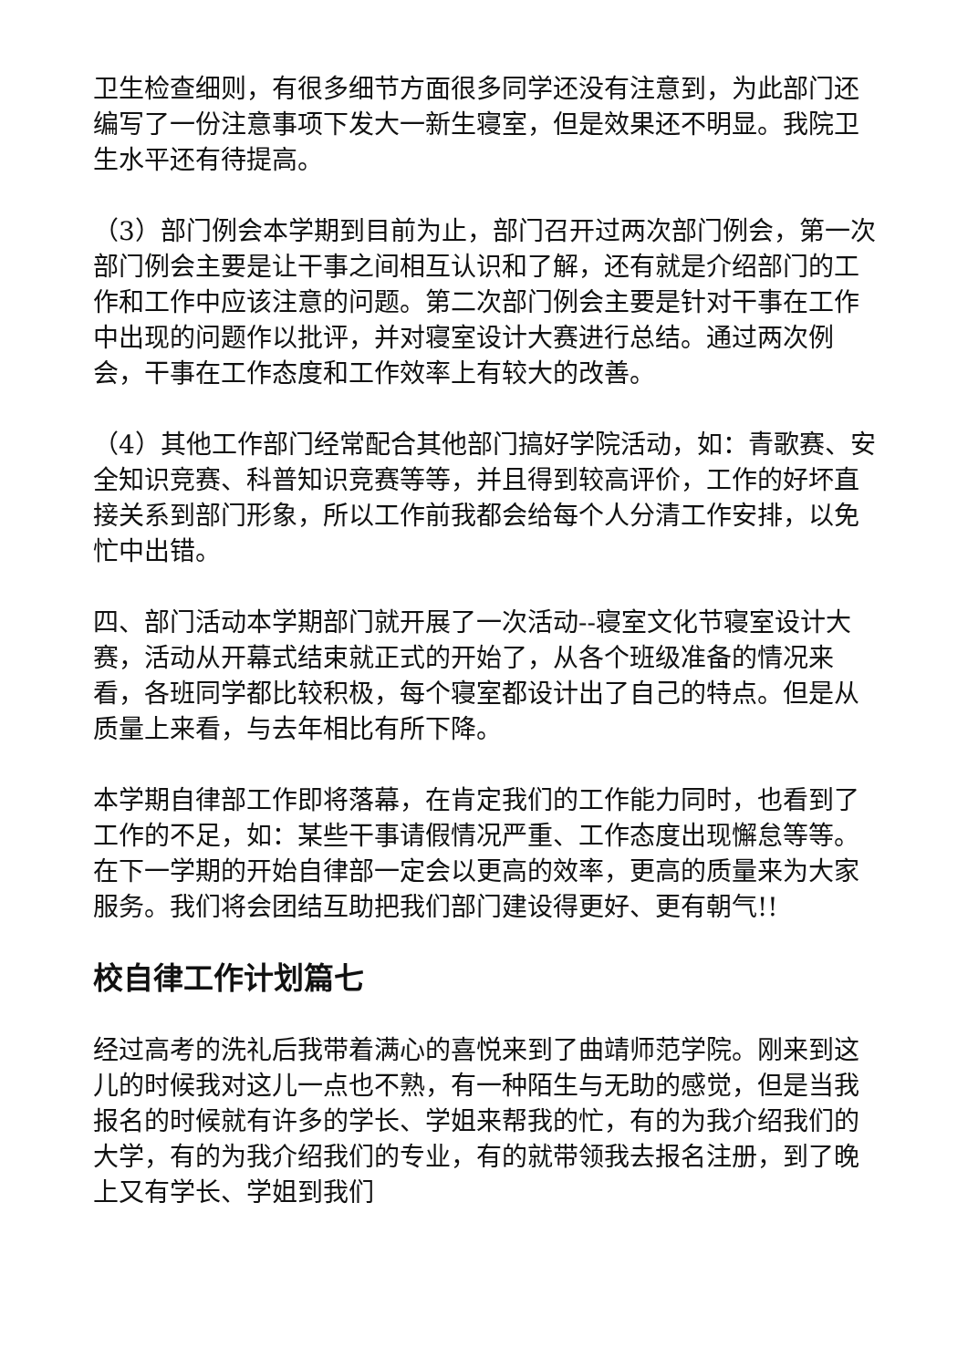卫生检查细则，有很多细节方面很多同学还没有注意到，为此部门还编写了一份注意事项下发大一新生寝室，但是效果还不明显。我院卫生水平还有待提高。
（3）部门例会本学期到目前为止，部门召开过两次部门例会，第一次部门例会主要是让干事之间相互认识和了解，还有就是介绍部门的工作和工作中应该注意的问题。第二次部门例会主要是针对干事在工作中出现的问题作以批评，并对寝室设计大赛进行总结。通过两次例会，干事在工作态度和工作效率上有较大的改善。
（4）其他工作部门经常配合其他部门搞好学院活动，如：青歌赛、安全知识竞赛、科普知识竞赛等等，并且得到较高评价，工作的好坏直接关系到部门形象，所以工作前我都会给每个人分清工作安排，以免忙中出错。
四、部门活动本学期部门就开展了一次活动--寝室文化节寝室设计大赛，活动从开幕式结束就正式的开始了，从各个班级准备的情况来看，各班同学都比较积极，每个寝室都设计出了自己的特点。但是从质量上来看，与去年相比有所下降。
本学期自律部工作即将落幕，在肯定我们的工作能力同时，也看到了工作的不足，如：某些干事请假情况严重、工作态度出现懈怠等等。在下一学期的开始自律部一定会以更高的效率，更高的质量来为大家服务。我们将会团结互助把我们部门建设得更好、更有朝气!!
校自律工作计划篇七
经过高考的洗礼后我带着满心的喜悦来到了曲靖师范学院。刚来到这儿的时候我对这儿一点也不熟，有一种陌生与无助的感觉，但是当我报名的时候就有许多的学长、学姐来帮我的忙，有的为我介绍我们的大学，有的为我介绍我们的专业，有的就带领我去报名注册，到了晚上又有学长、学姐到我们